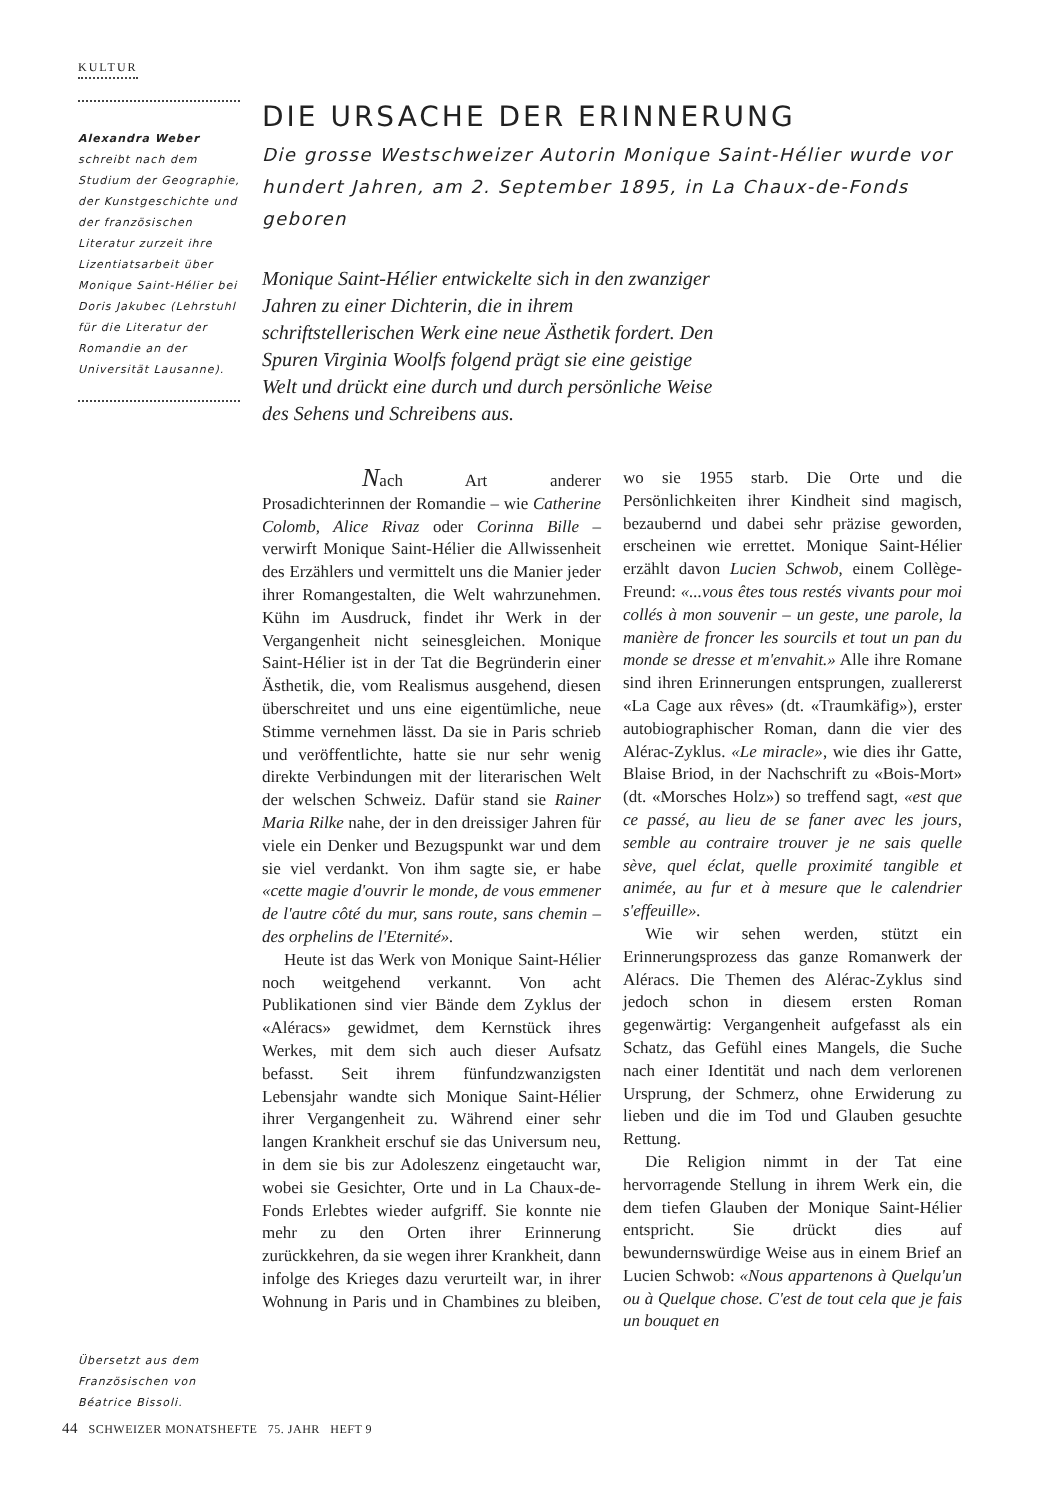KULTUR
Alexandra Weber
schreibt nach dem Studium der Geographie, der Kunstgeschichte und der französischen Literatur zurzeit ihre Lizentiatsarbeit über Monique Saint-Hélier bei Doris Jakubec (Lehrstuhl für die Literatur der Romandie an der Universität Lausanne).
DIE URSACHE DER ERINNERUNG
Die grosse Westschweizer Autorin Monique Saint-Hélier wurde vor hundert Jahren, am 2. September 1895, in La Chaux-de-Fonds geboren
Monique Saint-Hélier entwickelte sich in den zwanziger Jahren zu einer Dichterin, die in ihrem schriftstellerischen Werk eine neue Ästhetik fordert. Den Spuren Virginia Woolfs folgend prägt sie eine geistige Welt und drückt eine durch und durch persönliche Weise des Sehens und Schreibens aus.
Nach Art anderer Prosadichterinnen der Romandie – wie Catherine Colomb, Alice Rivaz oder Corinna Bille – verwirft Monique Saint-Hélier die Allwissenheit des Erzählers und vermittelt uns die Manier jeder ihrer Romangestalten, die Welt wahrzunehmen. Kühn im Ausdruck, findet ihr Werk in der Vergangenheit nicht seinesgleichen. Monique Saint-Hélier ist in der Tat die Begründerin einer Ästhetik, die, vom Realismus ausgehend, diesen überschreitet und uns eine eigentümliche, neue Stimme vernehmen lässt. Da sie in Paris schrieb und veröffentlichte, hatte sie nur sehr wenig direkte Verbindungen mit der literarischen Welt der welschen Schweiz. Dafür stand sie Rainer Maria Rilke nahe, der in den dreissiger Jahren für viele ein Denker und Bezugspunkt war und dem sie viel verdankt. Von ihm sagte sie, er habe «cette magie d'ouvrir le monde, de vous emmener de l'autre côté du mur, sans route, sans chemin – des orphelins de l'Eternité».
Heute ist das Werk von Monique Saint-Hélier noch weitgehend verkannt. Von acht Publikationen sind vier Bände dem Zyklus der «Aléracs» gewidmet, dem Kernstück ihres Werkes, mit dem sich auch dieser Aufsatz befasst. Seit ihrem fünfundzwanzigsten Lebensjahr wandte sich Monique Saint-Hélier ihrer Vergangenheit zu. Während einer sehr langen Krankheit erschuf sie das Universum neu, in dem sie bis zur Adoleszenz eingetaucht war, wobei sie Gesichter, Orte und in La Chaux-de-Fonds Erlebtes wieder aufgriff. Sie konnte nie mehr zu den Orten ihrer Erinnerung zurückkehren, da sie wegen ihrer Krankheit, dann infolge des Krieges dazu verurteilt war, in ihrer Wohnung in Paris und in Chambines zu bleiben, wo sie 1955 starb. Die Orte und die Persönlichkeiten ihrer Kindheit sind magisch, bezaubernd und dabei sehr präzise geworden, erscheinen wie errettet. Monique Saint-Hélier erzählt davon Lucien Schwob, einem Collège-Freund: «...vous êtes tous restés vivants pour moi collés à mon souvenir – un geste, une parole, la manière de froncer les sourcils et tout un pan du monde se dresse et m'envahit.» Alle ihre Romane sind ihren Erinnerungen entsprungen, zuallererst «La Cage aux rêves» (dt. «Traumkäfig»), erster autobiographischer Roman, dann die vier des Alérac-Zyklus. «Le miracle», wie dies ihr Gatte, Blaise Briod, in der Nachschrift zu «Bois-Mort» (dt. «Morsches Holz») so treffend sagt, «est que ce passé, au lieu de se faner avec les jours, semble au contraire trouver je ne sais quelle sève, quel éclat, quelle proximité tangible et animée, au fur et à mesure que le calendrier s'effeuille».
Wie wir sehen werden, stützt ein Erinnerungsprozess das ganze Romanwerk der Aléracs. Die Themen des Alérac-Zyklus sind jedoch schon in diesem ersten Roman gegenwärtig: Vergangenheit aufgefasst als ein Schatz, das Gefühl eines Mangels, die Suche nach einer Identität und nach dem verlorenen Ursprung, der Schmerz, ohne Erwiderung zu lieben und die im Tod und Glauben gesuchte Rettung.
Die Religion nimmt in der Tat eine hervorragende Stellung in ihrem Werk ein, die dem tiefen Glauben der Monique Saint-Hélier entspricht. Sie drückt dies auf bewundernswürdige Weise aus in einem Brief an Lucien Schwob: «Nous appartenons à Quelqu'un ou à Quelque chose. C'est de tout cela que je fais un bouquet en
Übersetzt aus dem Französischen von Béatrice Bissoli.
44 SCHWEIZER MONATSHEFTE 75. JAHR HEFT 9